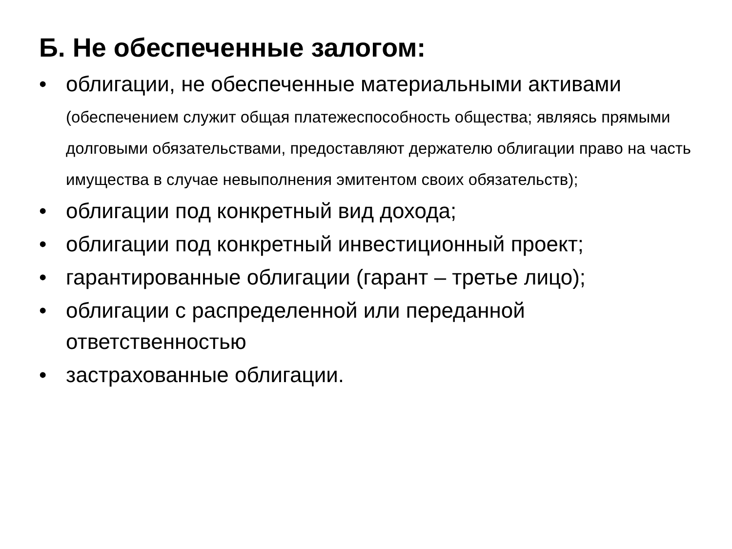Б. Не обеспеченные залогом:
• облигации, не обеспеченные материальными активами (обеспечением служит общая платежеспособность общества; являясь прямыми долговыми обязательствами, предоставляют держателю облигации право на часть имущества в случае невыполнения эмитентом своих обязательств);
• облигации под конкретный вид дохода;
• облигации под конкретный инвестиционный проект;
• гарантированные облигации (гарант – третье лицо);
• облигации с распределенной или переданной ответственностью
• застрахованные облигации.